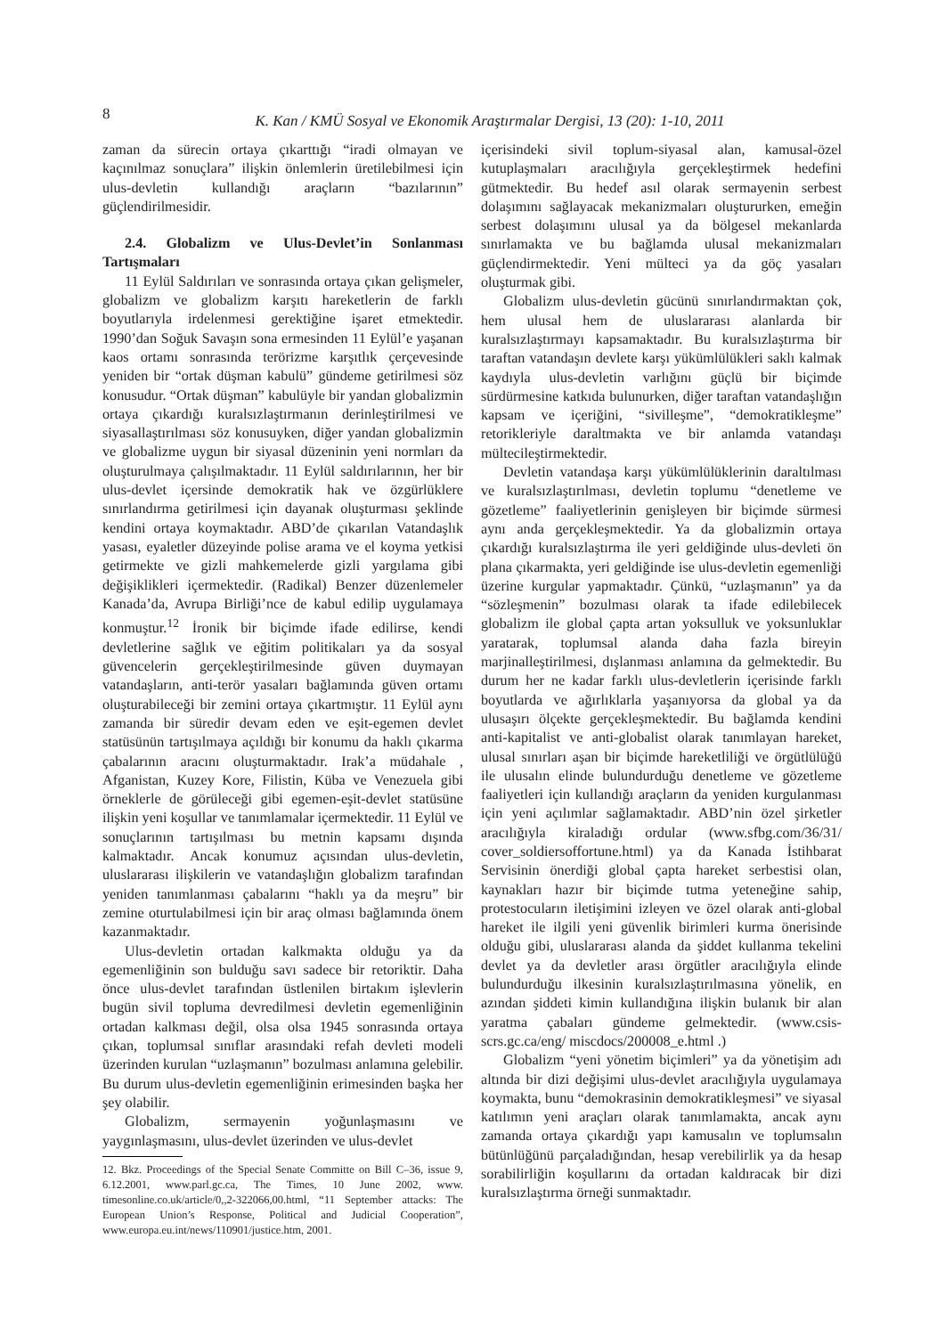8
K. Kan / KMÜ Sosyal ve Ekonomik Araştırmalar Dergisi, 13 (20): 1-10, 2011
zaman da sürecin ortaya çıkarttığı “iradi olmayan ve kaçınılmaz sonuçlara” ilişkin önlemlerin üretilebilmesi için ulus-devletin kullandığı araçların “bazılarının” güçlendirilmesidir.
2.4. Globalizm ve Ulus-Devlet’in Sonlanması Tartışmaları
11 Eylül Saldırıları ve sonrasında ortaya çıkan gelişmeler, globalizm ve globalizm karşıtı hareketlerin de farklı boyutlarıyla irdelenmesi gerektiğine işaret etmektedir. 1990’dan Soğuk Savaşın sona ermesinden 11 Eylül’e yaşanan kaos ortamı sonrasında terörizme karşıtlık çerçevesinde yeniden bir “ortak düşman kabulü” gündeme getirilmesi söz konusudur. “Ortak düşman” kabulüyle bir yandan globalizmin ortaya çıkardığı kuralsızlaştırmanın derinleştirilmesi ve siyasallaştırılması söz konusuyken, diğer yandan globalizmin ve globalizme uygun bir siyasal düzeninin yeni normları da oluşturulmaya çalışılmaktadır. 11 Eylül saldırılarının, her bir ulus-devlet içersinde demokratik hak ve özgürlüklere sınırlandırma getirilmesi için dayanak oluşturması şeklinde kendini ortaya koymaktadır. ABD’de çıkarılan Vatandaşlık yasası, eyaletler düzeyinde polise arama ve el koyma yetkisi getirmekte ve gizli mahkemelerde gizli yargılama gibi değişiklikleri içermektedir. (Radikal) Benzer düzenlemeler Kanada’da, Avrupa Birliği’nce de kabul edilip uygulamaya konmuştur.<sup>12</sup> İronik bir biçimde ifade edilirse, kendi devletlerine sağlık ve eğitim politikaları ya da sosyal güvencelerin gerçekleştirilmesinde güven duymayan vatandaşların, anti-terör yasaları bağlamında güven ortamı oluşturabileceği bir zemini ortaya çıkartmıştır. 11 Eylül aynı zamanda bir süredir devam eden ve eşit-egemen devlet statüsünün tartışılmaya açıldığı bir konumu da haklı çıkarma çabalarının aracını oluşturmaktadır. Irak’a müdahale , Afganistan, Kuzey Kore, Filistin, Küba ve Venezuela gibi örneklerle de görüleceği gibi egemen-eşit-devlet statüsüne ilişkin yeni koşullar ve tanımlamalar içermektedir. 11 Eylül ve sonuçlarının tartışılması bu metnin kapsamı dışında kalmaktadır. Ancak konumuz açısından ulus-devletin, uluslararası ilişkilerin ve vatandaşlığın globalizm tarafından yeniden tanımlanması çabalarını “haklı ya da meşru” bir zemine oturtulabilmesi için bir araç olması bağlamında önem kazanmaktadır.
Ulus-devletin ortadan kalkmakta olduğu ya da egemenliğinin son bulduğu savı sadece bir retoriktir. Daha önce ulus-devlet tarafından üstlenilen birtakım işlevlerin bugün sivil topluma devredilmesi devletin egemenliğinin ortadan kalkması değil, olsa olsa 1945 sonrasında ortaya çıkan, toplumsal sınıflar arasındaki refah devleti modeli üzerinden kurulan “uzlaşmanın” bozulması anlamına gelebilir. Bu durum ulus-devletin egemenliğinin erimesinden başka her şey olabilir.
Globalizm, sermayenin yoğunlaşmasını ve yaygınlaşmasını, ulus-devlet üzerinden ve ulus-devlet
12. Bkz. Proceedings of the Special Senate Committe on Bill C–36, issue 9, 6.12.2001, www.parl.gc.ca, The Times, 10 June 2002, www. timesonline.co.uk/article/0,,2-322066,00.html, “11 September attacks: The European Union’s Response, Political and Judicial Cooperation”, www.europa.eu.int/news/110901/justice.htm, 2001.
içerisindeki sivil toplum-siyasal alan, kamusal-özel kutuplaşmaları aracılığıyla gerçekleştirmek hedefini gütmektedir. Bu hedef asıl olarak sermayenin serbest dolaşımını sağlayacak mekanizmaları oluştururken, emeğin serbest dolaşımını ulusal ya da bölgesel mekanlarda sınırlamakta ve bu bağlamda ulusal mekanizmaları güçlendirmektedir. Yeni mülteci ya da göç yasaları oluşturmak gibi.
Globalizm ulus-devletin gücünü sınırlandırmaktan çok, hem ulusal hem de uluslararası alanlarda bir kuralsızlaştırmayı kapsamaktadır. Bu kuralsızlaştırma bir taraftan vatandaşın devlete karşı yükümlülükleri saklı kalmak kaydıyla ulus-devletin varlığını güçlü bir biçimde sürdürmesine katkıda bulunurken, diğer taraftan vatandaşlığın kapsam ve içeriğini, “sivilleşme”, “demokratikleşme” retorikleriyle daraltmakta ve bir anlamda vatandaşı mültecileştirmektedir.
Devletin vatandaşa karşı yükümlülüklerinin daraltılması ve kuralsızlaştırılması, devletin toplumu “denetleme ve gözetleme” faaliyetlerinin genişleyen bir biçimde sürmesi aynı anda gerçekleşmektedir. Ya da globalizmin ortaya çıkardığı kuralsızlaştırma ile yeri geldiğinde ulus-devleti ön plana çıkarmakta, yeri geldiğinde ise ulus-devletin egemenliği üzerine kurgular yapmaktadır. Çünkü, “uzlaşmanın” ya da “sözleşmenin” bozulması olarak ta ifade edilebilecek globalizm ile global çapta artan yoksulluk ve yoksunluklar yaratarak, toplumsal alanda daha fazla bireyin marjinalleştirilmesi, dışlanması anlamına da gelmektedir. Bu durum her ne kadar farklı ulus-devletlerin içerisinde farklı boyutlarda ve ağırlıklarla yaşanıyorsa da global ya da ulusaşırı ölçekte gerçekleşmektedir. Bu bağlamda kendini anti-kapitalist ve anti-globalist olarak tanımlayan hareket, ulusal sınırları aşan bir biçimde hareketliliği ve örgütlülüğü ile ulusalın elinde bulundurduğu denetleme ve gözetleme faaliyetleri için kullandığı araçların da yeniden kurgulanması için yeni açılımlar sağlamaktadır. ABD’nin özel şirketler aracılığıyla kiraladığı ordular (www.sfbg.com/36/31/ cover_soldiersoffortune.html) ya da Kanada İstihbarat Servisinin önerdiği global çapta hareket serbestisi olan, kaynakları hazır bir biçimde tutma yeteneğine sahip, protestocuların iletişimini izleyen ve özel olarak anti-global hareket ile ilgili yeni güvenlik birimleri kurma önerisinde olduğu gibi, uluslararası alanda da şiddet kullanma tekelini devlet ya da devletler arası örgütler aracılığıyla elinde bulundurduğu ilkesinin kuralsızlaştırılmasına yönelik, en azından şiddeti kimin kullandığına ilişkin bulanık bir alan yaratma çabaları gündeme gelmektedir. (www.csis-scrs.gc.ca/eng/ miscdocs/200008_e.html .)
Globalizm “yeni yönetim biçimleri” ya da yönetişim adı altında bir dizi değişimi ulus-devlet aracılığıyla uygulamaya koymakta, bunu “demokrasinin demokratikleşmesi” ve siyasal katılımın yeni araçları olarak tanımlamakta, ancak aynı zamanda ortaya çıkardığı yapı kamusalın ve toplumsalın bütünlüğünü parçaladığından, hesap verebilirlik ya da hesap sorabilirliğin koşullarını da ortadan kaldıracak bir dizi kuralsızlaştırma örneği sunmaktadır.